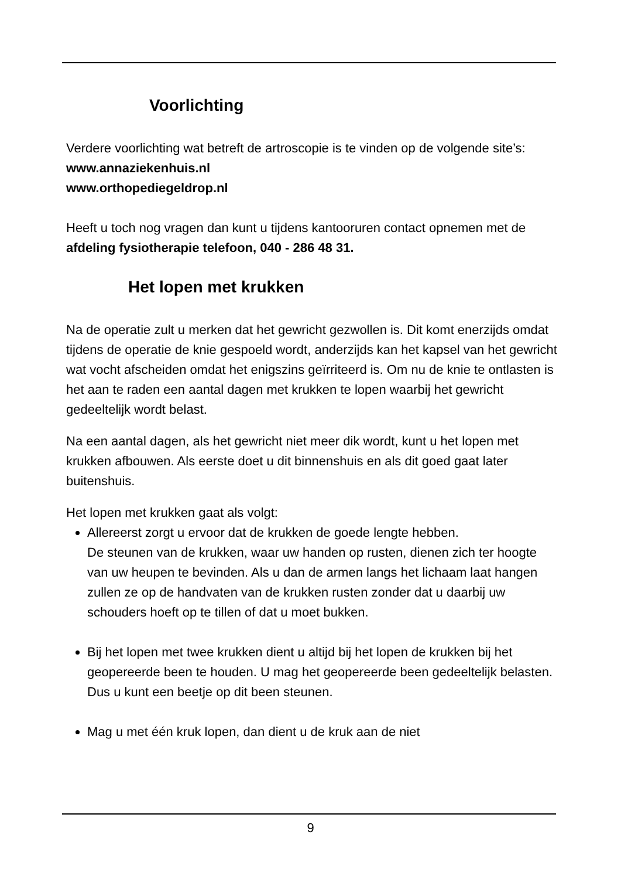Voorlichting
Verdere voorlichting wat betreft de artroscopie is te vinden op de volgende site’s:
www.annaziekenhuis.nl
www.orthopediegeldrop.nl
Heeft u toch nog vragen dan kunt u tijdens kantooruren contact opnemen met de afdeling fysiotherapie telefoon, 040 - 286 48 31.
Het lopen met krukken
Na de operatie zult u merken dat het gewricht gezwollen is. Dit komt enerzijds omdat tijdens de operatie de knie gespoeld wordt, anderzijds kan het kapsel van het gewricht wat vocht afscheiden omdat het enigszins geïrriteerd is. Om nu de knie te ontlasten is het aan te raden een aantal dagen met krukken te lopen waarbij het gewricht gedeeltelijk wordt belast.
Na een aantal dagen, als het gewricht niet meer dik wordt, kunt u het lopen met krukken afbouwen. Als eerste doet u dit binnenshuis en als dit goed gaat later buitenshuis.
Het lopen met krukken gaat als volgt:
Allereerst zorgt u ervoor dat de krukken de goede lengte hebben.
De steunen van de krukken, waar uw handen op rusten, dienen zich ter hoogte van uw heupen te bevinden. Als u dan de armen langs het lichaam laat hangen zullen ze op de handvaten van de krukken rusten zonder dat u daarbij uw schouders hoeft op te tillen of dat u moet bukken.
Bij het lopen met twee krukken dient u altijd bij het lopen de krukken bij het geopereerde been te houden. U mag het geopereerde been gedeeltelijk belasten. Dus u kunt een beetje op dit been steunen.
Mag u met één kruk lopen, dan dient u de kruk aan de niet
9